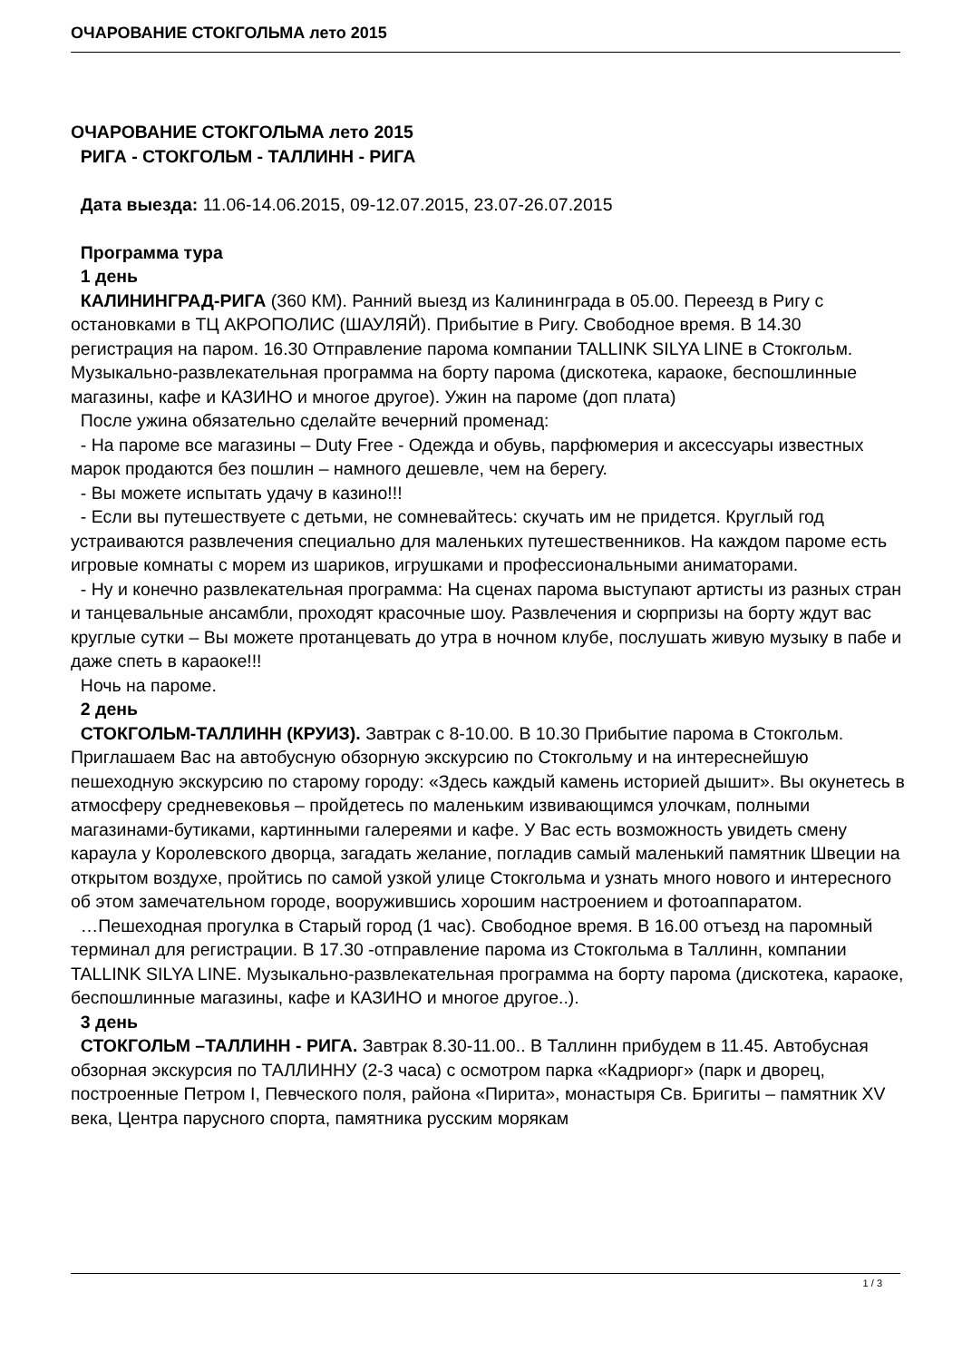ОЧАРОВАНИЕ СТОКГОЛЬМА лето 2015
ОЧАРОВАНИЕ СТОКГОЛЬМА лето 2015
РИГА - СТОКГОЛЬМ - ТАЛЛИНН - РИГА
Дата выезда: 11.06-14.06.2015, 09-12.07.2015, 23.07-26.07.2015
Программа тура
1 день
КАЛИНИНГРАД-РИГА (360 КМ). Ранний выезд из Калининграда в 05.00. Переезд в Ригу с остановками в ТЦ АКРОПОЛИС (ШАУЛЯЙ). Прибытие в Ригу. Свободное время. В 14.30 регистрация на паром. 16.30 Отправление парома компании TALLINK SILYA LINE в Стокгольм. Музыкально-развлекательная программа на борту парома (дискотека, караоке, беспошлинные магазины, кафе и КАЗИНО и многое другое). Ужин на пароме (доп плата)
После ужина обязательно сделайте вечерний променад:
- На пароме все магазины – Duty Free - Одежда и обувь, парфюмерия и аксессуары известных марок продаются без пошлин – намного дешевле, чем на берегу.
- Вы можете испытать удачу в казино!!!
- Если вы путешествуете с детьми, не сомневайтесь: скучать им не придется. Круглый год устраиваются развлечения специально для маленьких путешественников. На каждом пароме есть игровые комнаты с морем из шариков, игрушками и профессиональными аниматорами.
- Ну и конечно развлекательная программа: На сценах парома выступают артисты из разных стран и танцевальные ансамбли, проходят красочные шоу. Развлечения и сюрпризы на борту ждут вас круглые сутки – Вы можете протанцевать до утра в ночном клубе, послушать живую музыку в пабе и даже спеть в караоке!!!
Ночь на пароме.
2 день
СТОКГОЛЬМ-ТАЛЛИНН (КРУИЗ). Завтрак с 8-10.00. В 10.30 Прибытие парома в Стокгольм. Приглашаем Вас на автобусную обзорную экскурсию по Стокгольму и на интереснейшую пешеходную экскурсию по старому городу: «Здесь каждый камень историей дышит». Вы окунетесь в атмосферу средневековья – пройдетесь по маленьким извивающимся улочкам, полными магазинами-бутиками, картинными галереями и кафе. У Вас есть возможность увидеть смену караула у Королевского дворца, загадать желание, погладив самый маленький памятник Швеции на открытом воздухе, пройтись по самой узкой улице Стокгольма и узнать много нового и интересного об этом замечательном городе, вооружившись хорошим настроением и фотоаппаратом.
…Пешеходная прогулка в Старый город (1 час). Свободное время. В 16.00 отъезд на паромный терминал для регистрации. В 17.30 -отправление парома из Стокгольма в Таллинн, компании TALLINK SILYA LINE. Музыкально-развлекательная программа на борту парома (дискотека, караоке, беспошлинные магазины, кафе и КАЗИНО и многое другое..).
3 день
СТОКГОЛЬМ –ТАЛЛИНН - РИГА. Завтрак 8.30-11.00.. В Таллинн прибудем в 11.45. Автобусная обзорная экскурсия по ТАЛЛИННУ (2-3 часа) с осмотром парка «Кадриорг» (парк и дворец, построенные Петром I, Певческого поля, района «Пирита», монастыря Св. Бригиты – памятник XV века, Центра парусного спорта, памятника русским морякам
1 / 3